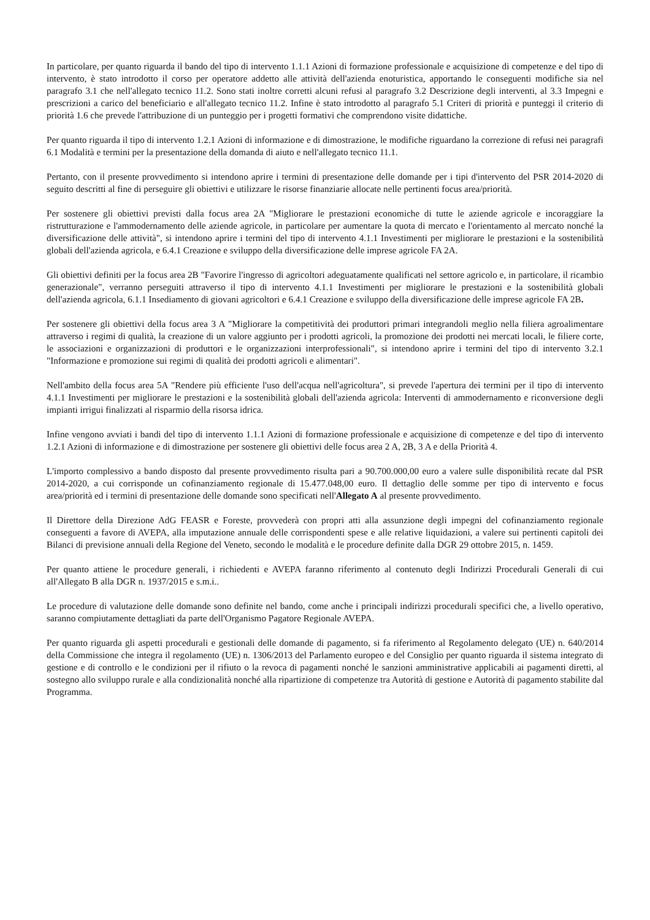In particolare, per quanto riguarda il bando del tipo di intervento 1.1.1 Azioni di formazione professionale e acquisizione di competenze e del tipo di intervento, è stato introdotto il corso per operatore addetto alle attività dell'azienda enoturistica, apportando le conseguenti modifiche sia nel paragrafo 3.1 che nell'allegato tecnico 11.2. Sono stati inoltre corretti alcuni refusi al paragrafo 3.2 Descrizione degli interventi, al 3.3 Impegni e prescrizioni a carico del beneficiario e all'allegato tecnico 11.2. Infine è stato introdotto al paragrafo 5.1 Criteri di priorità e punteggi il criterio di priorità 1.6 che prevede l'attribuzione di un punteggio per i progetti formativi che comprendono visite didattiche.
Per quanto riguarda il tipo di intervento 1.2.1 Azioni di informazione e di dimostrazione, le modifiche riguardano la correzione di refusi nei paragrafi 6.1 Modalità e termini per la presentazione della domanda di aiuto e nell'allegato tecnico 11.1.
Pertanto, con il presente provvedimento si intendono aprire i termini di presentazione delle domande per i tipi d'intervento del PSR 2014-2020 di seguito descritti al fine di perseguire gli obiettivi e utilizzare le risorse finanziarie allocate nelle pertinenti focus area/priorità.
Per sostenere gli obiettivi previsti dalla focus area 2A "Migliorare le prestazioni economiche di tutte le aziende agricole e incoraggiare la ristrutturazione e l'ammodernamento delle aziende agricole, in particolare per aumentare la quota di mercato e l'orientamento al mercato nonché la diversificazione delle attività", si intendono aprire i termini del tipo di intervento 4.1.1 Investimenti per migliorare le prestazioni e la sostenibilità globali dell'azienda agricola, e 6.4.1 Creazione e sviluppo della diversificazione delle imprese agricole FA 2A.
Gli obiettivi definiti per la focus area 2B "Favorire l'ingresso di agricoltori adeguatamente qualificati nel settore agricolo e, in particolare, il ricambio generazionale", verranno perseguiti attraverso il tipo di intervento 4.1.1 Investimenti per migliorare le prestazioni e la sostenibilità globali dell'azienda agricola, 6.1.1 Insediamento di giovani agricoltori e 6.4.1 Creazione e sviluppo della diversificazione delle imprese agricole FA 2B.
Per sostenere gli obiettivi della focus area 3 A "Migliorare la competitività dei produttori primari integrandoli meglio nella filiera agroalimentare attraverso i regimi di qualità, la creazione di un valore aggiunto per i prodotti agricoli, la promozione dei prodotti nei mercati locali, le filiere corte, le associazioni e organizzazioni di produttori e le organizzazioni interprofessionali", si intendono aprire i termini del tipo di intervento 3.2.1 "Informazione e promozione sui regimi di qualità dei prodotti agricoli e alimentari".
Nell'ambito della focus area 5A "Rendere più efficiente l'uso dell'acqua nell'agricoltura", si prevede l'apertura dei termini per il tipo di intervento 4.1.1 Investimenti per migliorare le prestazioni e la sostenibilità globali dell'azienda agricola: Interventi di ammodernamento e riconversione degli impianti irrigui finalizzati al risparmio della risorsa idrica.
Infine vengono avviati i bandi del tipo di intervento 1.1.1 Azioni di formazione professionale e acquisizione di competenze e del tipo di intervento 1.2.1 Azioni di informazione e di dimostrazione per sostenere gli obiettivi delle focus area 2 A, 2B, 3 A e della Priorità 4.
L'importo complessivo a bando disposto dal presente provvedimento risulta pari a 90.700.000,00 euro a valere sulle disponibilità recate dal PSR 2014-2020, a cui corrisponde un cofinanziamento regionale di 15.477.048,00 euro. Il dettaglio delle somme per tipo di intervento e focus area/priorità ed i termini di presentazione delle domande sono specificati nell'Allegato A al presente provvedimento.
Il Direttore della Direzione AdG FEASR e Foreste, provvederà con propri atti alla assunzione degli impegni del cofinanziamento regionale conseguenti a favore di AVEPA, alla imputazione annuale delle corrispondenti spese e alle relative liquidazioni, a valere sui pertinenti capitoli dei Bilanci di previsione annuali della Regione del Veneto, secondo le modalità e le procedure definite dalla DGR 29 ottobre 2015, n. 1459.
Per quanto attiene le procedure generali, i richiedenti e AVEPA faranno riferimento al contenuto degli Indirizzi Procedurali Generali di cui all'Allegato B alla DGR n. 1937/2015 e s.m.i..
Le procedure di valutazione delle domande sono definite nel bando, come anche i principali indirizzi procedurali specifici che, a livello operativo, saranno compiutamente dettagliati da parte dell'Organismo Pagatore Regionale AVEPA.
Per quanto riguarda gli aspetti procedurali e gestionali delle domande di pagamento, si fa riferimento al Regolamento delegato (UE) n. 640/2014 della Commissione che integra il regolamento (UE) n. 1306/2013 del Parlamento europeo e del Consiglio per quanto riguarda il sistema integrato di gestione e di controllo e le condizioni per il rifiuto o la revoca di pagamenti nonché le sanzioni amministrative applicabili ai pagamenti diretti, al sostegno allo sviluppo rurale e alla condizionalità nonché alla ripartizione di competenze tra Autorità di gestione e Autorità di pagamento stabilite dal Programma.